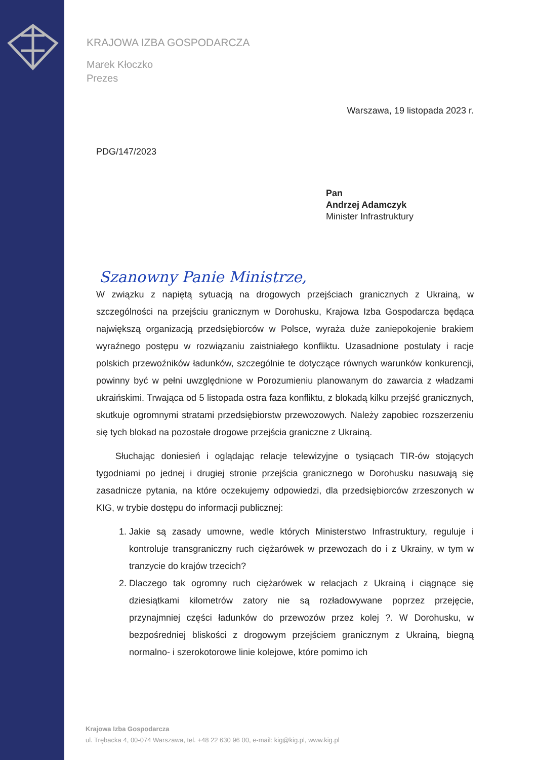KRAJOWA IZBA GOSPODARCZA
Marek Kłoczko
Prezes
Warszawa, 19 listopada 2023 r.
PDG/147/2023
Pan
Andrzej Adamczyk
Minister Infrastruktury
Szanowny Panie Ministrze,
W związku z napiętą sytuacją na drogowych przejściach granicznych z Ukrainą, w szczególności na przejściu granicznym w Dorohusku, Krajowa Izba Gospodarcza będąca największą organizacją przedsiębiorców w Polsce, wyraża duże zaniepokojenie brakiem wyraźnego postępu w rozwiązaniu zaistniałego konfliktu. Uzasadnione postulaty i racje polskich przewoźników ładunków, szczególnie te dotyczące równych warunków konkurencji, powinny być w pełni uwzględnione w Porozumieniu planowanym do zawarcia z władzami ukraińskimi. Trwająca od 5 listopada ostra faza konfliktu, z blokadą kilku przejść granicznych, skutkuje ogromnymi stratami przedsiębiorstw przewozowych. Należy zapobiec rozszerzeniu się tych blokad na pozostałe drogowe przejścia graniczne z Ukrainą.
Słuchając doniesień i oglądając relacje telewizyjne o tysiącach TIR-ów stojących tygodniami po jednej i drugiej stronie przejścia granicznego w Dorohusku nasuwają się zasadnicze pytania, na które oczekujemy odpowiedzi, dla przedsiębiorców zrzeszonych w KIG, w trybie dostępu do informacji publicznej:
1. Jakie są zasady umowne, wedle których Ministerstwo Infrastruktury, reguluje i kontroluje transgraniczny ruch ciężarówek w przewozach do i z Ukrainy, w tym w tranzycie do krajów trzecich?
2. Dlaczego tak ogromny ruch ciężarówek w relacjach z Ukrainą i ciągnące się dziesiątkami kilometrów zatory nie są rozładowywane poprzez przejęcie, przynajmniej części ładunków do przewozów przez kolej ?. W Dorohusku, w bezpośredniej bliskości z drogowym przejściem granicznym z Ukrainą, biegną normalno- i szerokotorowe linie kolejowe, które pomimo ich
Krajowa Izba Gospodarcza
ul. Trębacka 4, 00-074 Warszawa, tel. +48 22 630 96 00, e-mail: kig@kig.pl, www.kig.pl